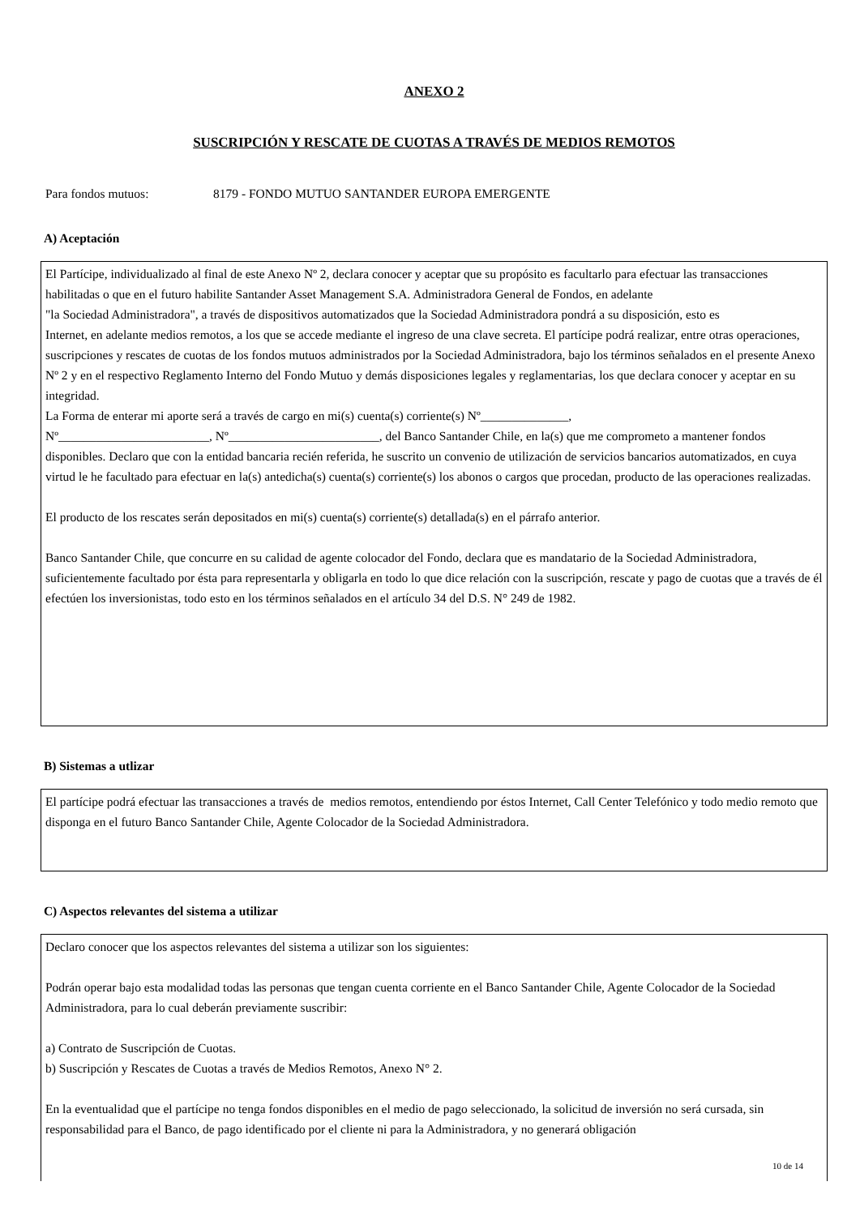ANEXO 2
SUSCRIPCIÓN Y RESCATE DE CUOTAS A TRAVÉS DE MEDIOS REMOTOS
Para fondos mutuos: 8179 - FONDO MUTUO SANTANDER EUROPA EMERGENTE
A) Aceptación
El Partícipe, individualizado al final de este Anexo Nº 2, declara conocer y aceptar que su propósito es facultarlo para efectuar las transacciones habilitadas o que en el futuro habilite Santander Asset Management S.A. Administradora General de Fondos, en adelante
"la Sociedad Administradora", a través de dispositivos automatizados que la Sociedad Administradora pondrá a su disposición, esto es
Internet, en adelante medios remotos, a los que se accede mediante el ingreso de una clave secreta. El partícipe podrá realizar, entre otras operaciones, suscripciones y rescates de cuotas de los fondos mutuos administrados por la Sociedad Administradora, bajo los términos señalados en el presente Anexo Nº 2 y en el respectivo Reglamento Interno del Fondo Mutuo y demás disposiciones legales y reglamentarias, los que declara conocer y aceptar en su integridad.
La Forma de enterar mi aporte será a través de cargo en mi(s) cuenta(s) corriente(s) Nº______________,
Nº________________________, Nº________________________, del Banco Santander Chile, en la(s) que me comprometo a mantener fondos disponibles. Declaro que con la entidad bancaria recién referida, he suscrito un convenio de utilización de servicios bancarios automatizados, en cuya virtud le he facultado para efectuar en la(s) antedicha(s) cuenta(s) corriente(s) los abonos o cargos que procedan, producto de las operaciones realizadas.
El producto de los rescates serán depositados en mi(s) cuenta(s) corriente(s) detallada(s) en el párrafo anterior.
Banco Santander Chile, que concurre en su calidad de agente colocador del Fondo, declara que es mandatario de la Sociedad Administradora, suficientemente facultado por ésta para representarla y obligarla en todo lo que dice relación con la suscripción, rescate y pago de cuotas que a través de él efectúen los inversionistas, todo esto en los términos señalados en el artículo 34 del D.S. N° 249 de 1982.
B) Sistemas a utlizar
El partícipe podrá efectuar las transacciones a través de medios remotos, entendiendo por éstos Internet, Call Center Telefónico y todo medio remoto que disponga en el futuro Banco Santander Chile, Agente Colocador de la Sociedad Administradora.
C) Aspectos relevantes del sistema a utilizar
Declaro conocer que los aspectos relevantes del sistema a utilizar son los siguientes:
Podrán operar bajo esta modalidad todas las personas que tengan cuenta corriente en el Banco Santander Chile, Agente Colocador de la Sociedad Administradora, para lo cual deberán previamente suscribir:
a) Contrato de Suscripción de Cuotas.
b) Suscripción y Rescates de Cuotas a través de Medios Remotos, Anexo N° 2.
En la eventualidad que el partícipe no tenga fondos disponibles en el medio de pago seleccionado, la solicitud de inversión no será cursada, sin responsabilidad para el Banco, de pago identificado por el cliente ni para la Administradora, y no generará obligación
10 de 14